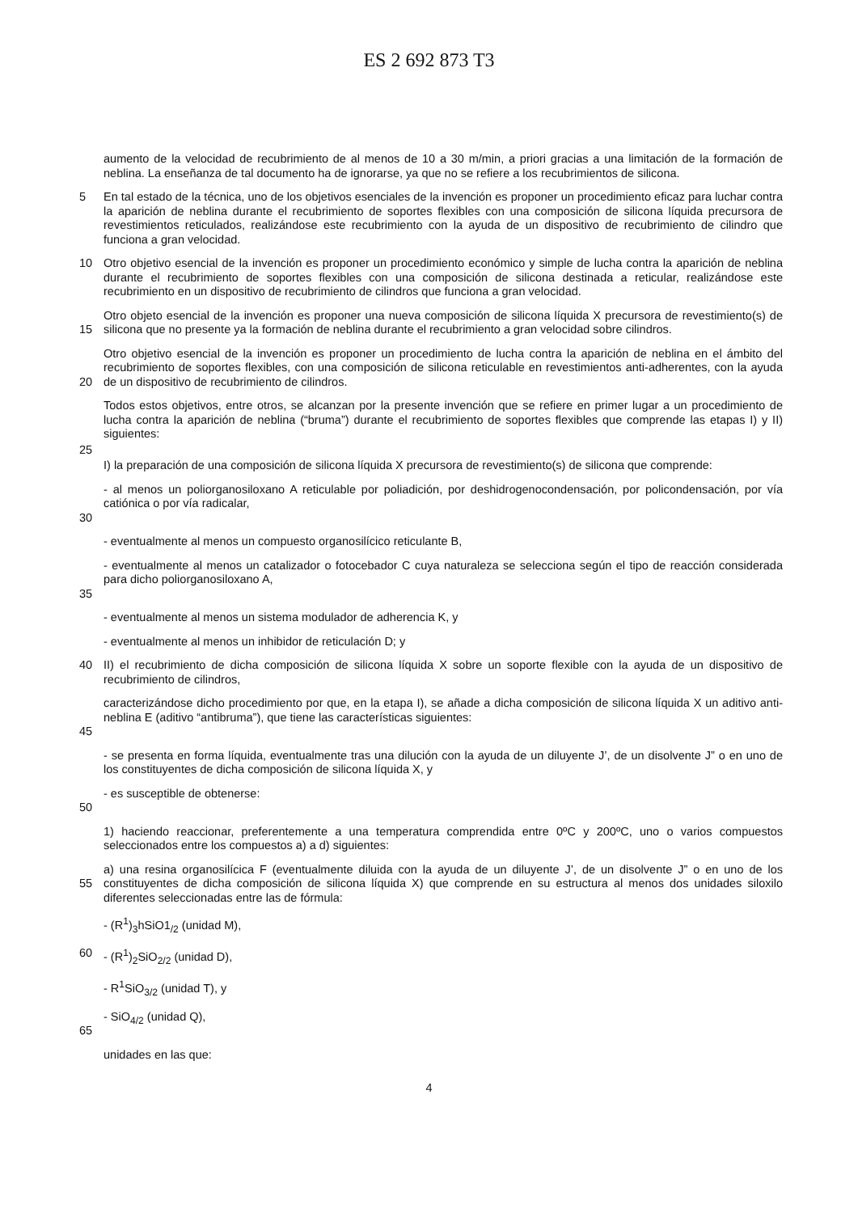ES 2 692 873 T3
aumento de la velocidad de recubrimiento de al menos de 10 a 30 m/min, a priori gracias a una limitación de la formación de neblina. La enseñanza de tal documento ha de ignorarse, ya que no se refiere a los recubrimientos de silicona.
5 En tal estado de la técnica, uno de los objetivos esenciales de la invención es proponer un procedimiento eficaz para luchar contra la aparición de neblina durante el recubrimiento de soportes flexibles con una composición de silicona líquida precursora de revestimientos reticulados, realizándose este recubrimiento con la ayuda de un dispositivo de recubrimiento de cilindro que funciona a gran velocidad.
10 Otro objetivo esencial de la invención es proponer un procedimiento económico y simple de lucha contra la aparición de neblina durante el recubrimiento de soportes flexibles con una composición de silicona destinada a reticular, realizándose este recubrimiento en un dispositivo de recubrimiento de cilindros que funciona a gran velocidad.
15 Otro objeto esencial de la invención es proponer una nueva composición de silicona líquida X precursora de revestimiento(s) de silicona que no presente ya la formación de neblina durante el recubrimiento a gran velocidad sobre cilindros.
20 Otro objetivo esencial de la invención es proponer un procedimiento de lucha contra la aparición de neblina en el ámbito del recubrimiento de soportes flexibles, con una composición de silicona reticulable en revestimientos anti-adherentes, con la ayuda de un dispositivo de recubrimiento de cilindros.
Todos estos objetivos, entre otros, se alcanzan por la presente invención que se refiere en primer lugar a un procedimiento de lucha contra la aparición de neblina (“bruma”) durante el recubrimiento de soportes flexibles que comprende las etapas I) y II) siguientes:
25
I) la preparación de una composición de silicona líquida X precursora de revestimiento(s) de silicona que comprende:
30 - al menos un poliorganosiloxano A reticulable por poliadición, por deshidrogenocondensación, por policondensación, por vía catiónica o por vía radicalar,
- eventualmente al menos un compuesto organosilícico reticulante B,
35 - eventualmente al menos un catalizador o fotocebador C cuya naturaleza se selecciona según el tipo de reacción considerada para dicho poliorganosiloxano A,
- eventualmente al menos un sistema modulador de adherencia K, y
- eventualmente al menos un inhibidor de reticulación D; y
40 II) el recubrimiento de dicha composición de silicona líquida X sobre un soporte flexible con la ayuda de un dispositivo de recubrimiento de cilindros,
45 caracterizándose dicho procedimiento por que, en la etapa I), se añade a dicha composición de silicona líquida X un aditivo anti-neblina E (aditivo “antibruma”), que tiene las características siguientes:
- se presenta en forma líquida, eventualmente tras una dilución con la ayuda de un diluyente J’, de un disolvente J” o en uno de los constituyentes de dicha composición de silicona líquida X, y
50 - es susceptible de obtenerse:
1) haciendo reaccionar, preferentemente a una temperatura comprendida entre 0ºC y 200ºC, uno o varios compuestos seleccionados entre los compuestos a) a d) siguientes:
55 a) una resina organosilícica F (eventualmente diluida con la ayuda de un diluyente J’, de un disolvente J” o en uno de los constituyentes de dicha composición de silicona líquida X) que comprende en su estructura al menos dos unidades siloxilo diferentes seleccionadas entre las de fórmula:
- (R<sup>1</sup>)<sub>3</sub>hSiO1<sub>/2</sub> (unidad M),
60 - (R<sup>1</sup>)<sub>2</sub>SiO<sub>2/2</sub> (unidad D),
- R<sup>1</sup>SiO<sub>3/2</sub> (unidad T), y
65 - SiO<sub>4/2</sub> (unidad Q),
unidades en las que:
4